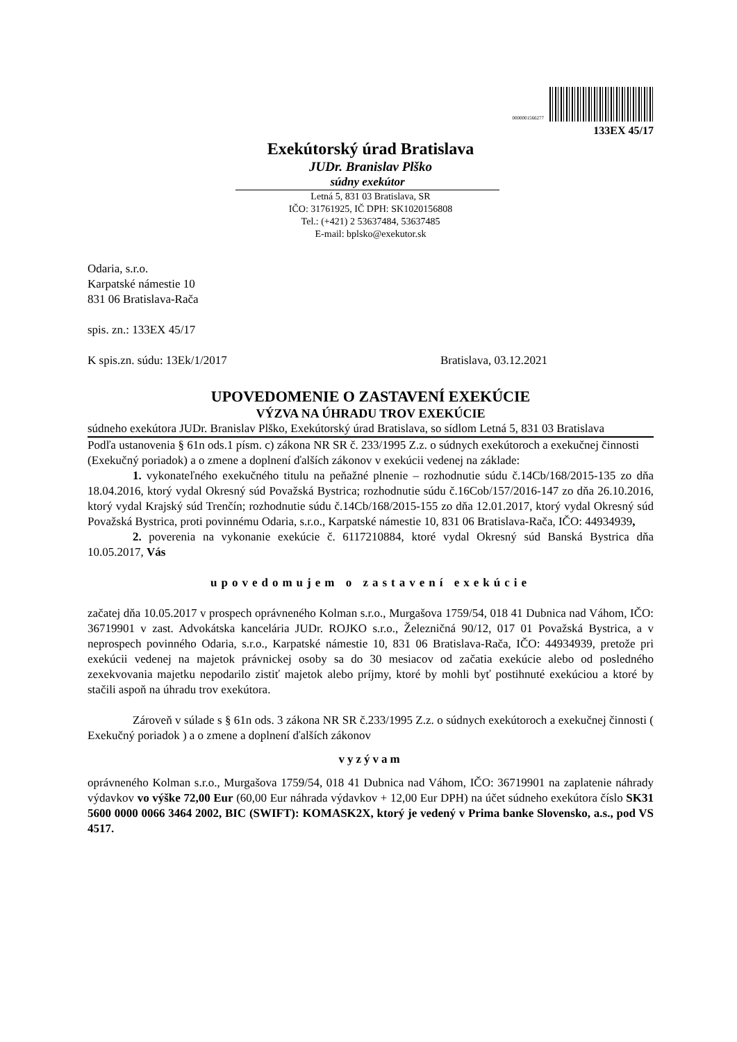0000001566277
133EX 45/17
Exekútorský úrad Bratislava
JUDr. Branislav Plško
súdny exekútor
Letná 5, 831 03 Bratislava, SR
IČO: 31761925, IČ DPH: SK1020156808
Tel.: (+421) 2 53637484, 53637485
E-mail: bplsko@exekutor.sk
Odaria, s.r.o.
Karpatské námestie 10
831 06 Bratislava-Rača
spis. zn.: 133EX 45/17
K spis.zn. súdu: 13Ek/1/2017 Bratislava, 03.12.2021
UPOVEDOMENIE O ZASTAVENÍ EXEKÚCIE
VÝZVA NA ÚHRADU TROV EXEKÚCIE
súdneho exekútora JUDr. Branislav Plško, Exekútorský úrad Bratislava, so sídlom Letná 5, 831 03 Bratislava
Podľa ustanovenia § 61n ods.1 písm. c) zákona NR SR č. 233/1995 Z.z. o súdnych exekútoroch a exekučnej činnosti (Exekučný poriadok) a o zmene a doplnení ďalších zákonov v exekúcii vedenej na základe:
1. vykonateľného exekučného titulu na peňažné plnenie – rozhodnutie súdu č.14Cb/168/2015-135 zo dňa 18.04.2016, ktorý vydal Okresný súd Považská Bystrica; rozhodnutie súdu č.16Cob/157/2016-147 zo dňa 26.10.2016, ktorý vydal Krajský súd Trenčín; rozhodnutie súdu č.14Cb/168/2015-155 zo dňa 12.01.2017, ktorý vydal Okresný súd Považská Bystrica, proti povinnému Odaria, s.r.o., Karpatské námestie 10, 831 06 Bratislava-Rača, IČO: 44934939,
2. poverenia na vykonanie exekúcie č. 6117210884, ktoré vydal Okresný súd Banská Bystrica dňa 10.05.2017, Vás
upovedomujem o zastavení exekúcie
začatej dňa 10.05.2017 v prospech oprávneného Kolman s.r.o., Murgašova 1759/54, 018 41 Dubnica nad Váhom, IČO: 36719901 v zast. Advokátska kancelária JUDr. ROJKO s.r.o., Železničná 90/12, 017 01 Považská Bystrica, a v neprospech povinného Odaria, s.r.o., Karpatské námestie 10, 831 06 Bratislava-Rača, IČO: 44934939, pretože pri exekúcii vedenej na majetok právnickej osoby sa do 30 mesiacov od začatia exekúcie alebo od posledného zexekvovania majetku nepodarilo zistiť majetok alebo príjmy, ktoré by mohli byť postihnuté exekúciou a ktoré by stačili aspoň na úhradu trov exekútora.
Zároveň v súlade s § 61n ods. 3 zákona NR SR č.233/1995 Z.z. o súdnych exekútoroch a exekučnej činnosti ( Exekučný poriadok ) a o zmene a doplnení ďalších zákonov
vyzývam
oprávneného Kolman s.r.o., Murgašova 1759/54, 018 41 Dubnica nad Váhom, IČO: 36719901 na zaplatenie náhrady výdavkov vo výške 72,00 Eur (60,00 Eur náhrada výdavkov + 12,00 Eur DPH) na účet súdneho exekútora číslo SK31 5600 0000 0066 3464 2002, BIC (SWIFT): KOMASK2X, ktorý je vedený v Prima banke Slovensko, a.s., pod VS 4517.